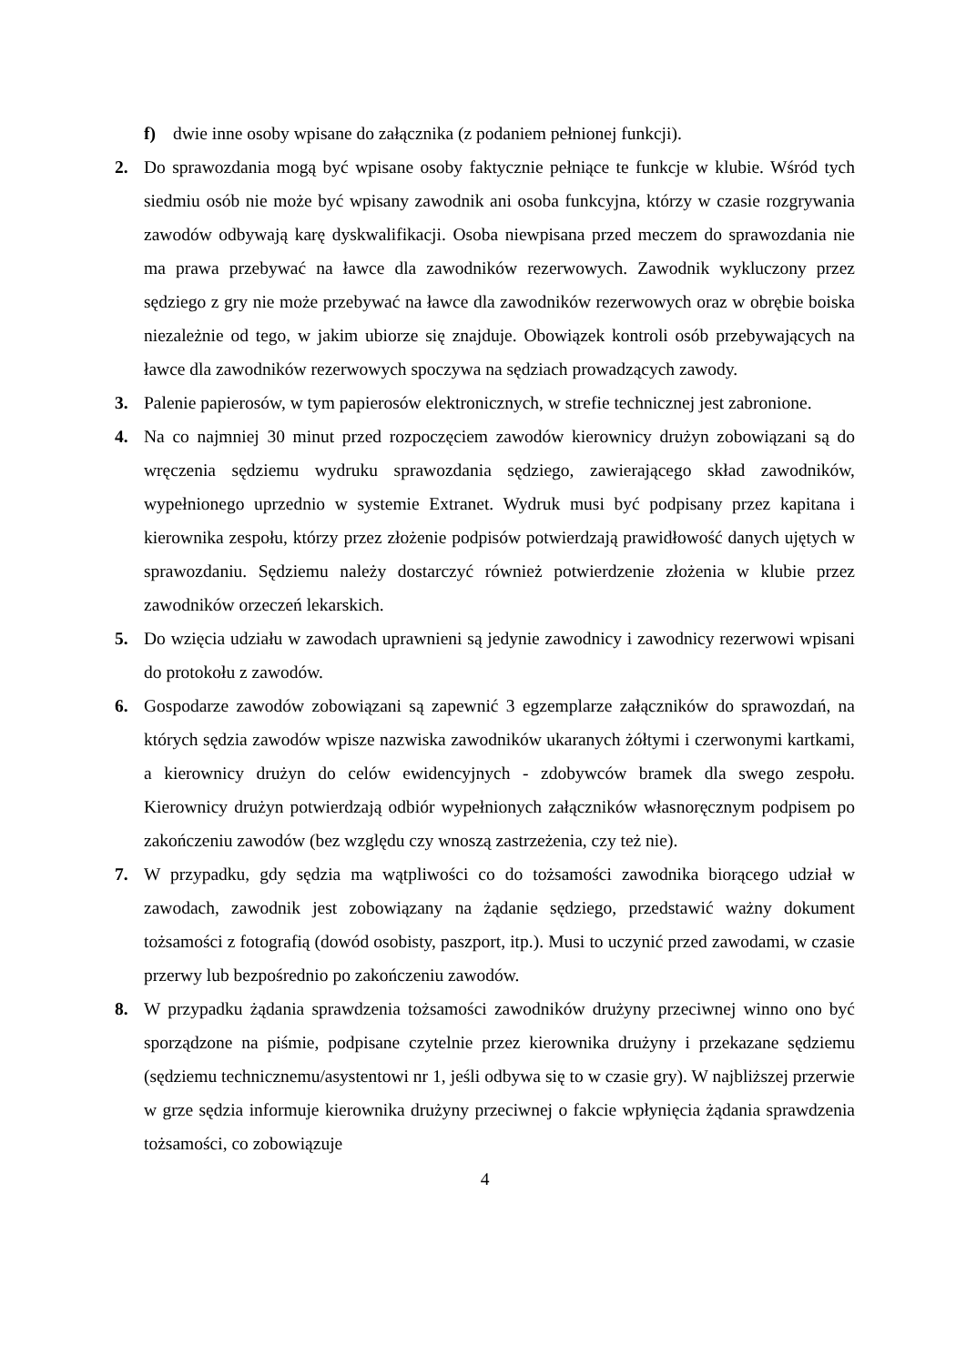f) dwie inne osoby wpisane do załącznika (z podaniem pełnionej funkcji).
2. Do sprawozdania mogą być wpisane osoby faktycznie pełniące te funkcje w klubie. Wśród tych siedmiu osób nie może być wpisany zawodnik ani osoba funkcyjna, którzy w czasie rozgrywania zawodów odbywają karę dyskwalifikacji. Osoba niewpisana przed meczem do sprawozdania nie ma prawa przebywać na ławce dla zawodników rezerwowych. Zawodnik wykluczony przez sędziego z gry nie może przebywać na ławce dla zawodników rezerwowych oraz w obrębie boiska niezależnie od tego, w jakim ubiorze się znajduje. Obowiązek kontroli osób przebywających na ławce dla zawodników rezerwowych spoczywa na sędziach prowadzących zawody.
3. Palenie papierosów, w tym papierosów elektronicznych, w strefie technicznej jest zabronione.
4. Na co najmniej 30 minut przed rozpoczęciem zawodów kierownicy drużyn zobowiązani są do wręczenia sędziemu wydruku sprawozdania sędziego, zawierającego skład zawodników, wypełnionego uprzednio w systemie Extranet. Wydruk musi być podpisany przez kapitana i kierownika zespołu, którzy przez złożenie podpisów potwierdzają prawidłowość danych ujętych w sprawozdaniu. Sędziemu należy dostarczyć również potwierdzenie złożenia w klubie przez zawodników orzeczeń lekarskich.
5. Do wzięcia udziału w zawodach uprawnieni są jedynie zawodnicy i zawodnicy rezerwowi wpisani do protokołu z zawodów.
6. Gospodarze zawodów zobowiązani są zapewnić 3 egzemplarze załączników do sprawozdań, na których sędzia zawodów wpisze nazwiska zawodników ukaranych żółtymi i czerwonymi kartkami, a kierownicy drużyn do celów ewidencyjnych - zdobywców bramek dla swego zespołu. Kierownicy drużyn potwierdzają odbiór wypełnionych załączników własnoręcznym podpisem po zakończeniu zawodów (bez względu czy wnoszą zastrzeżenia, czy też nie).
7. W przypadku, gdy sędzia ma wątpliwości co do tożsamości zawodnika biorącego udział w zawodach, zawodnik jest zobowiązany na żądanie sędziego, przedstawić ważny dokument tożsamości z fotografią (dowód osobisty, paszport, itp.). Musi to uczynić przed zawodami, w czasie przerwy lub bezpośrednio po zakończeniu zawodów.
8. W przypadku żądania sprawdzenia tożsamości zawodników drużyny przeciwnej winno ono być sporządzone na piśmie, podpisane czytelnie przez kierownika drużyny i przekazane sędziemu (sędziemu technicznemu/asystentowi nr 1, jeśli odbywa się to w czasie gry). W najbliższej przerwie w grze sędzia informuje kierownika drużyny przeciwnej o fakcie wpłynięcia żądania sprawdzenia tożsamości, co zobowiązuje
4